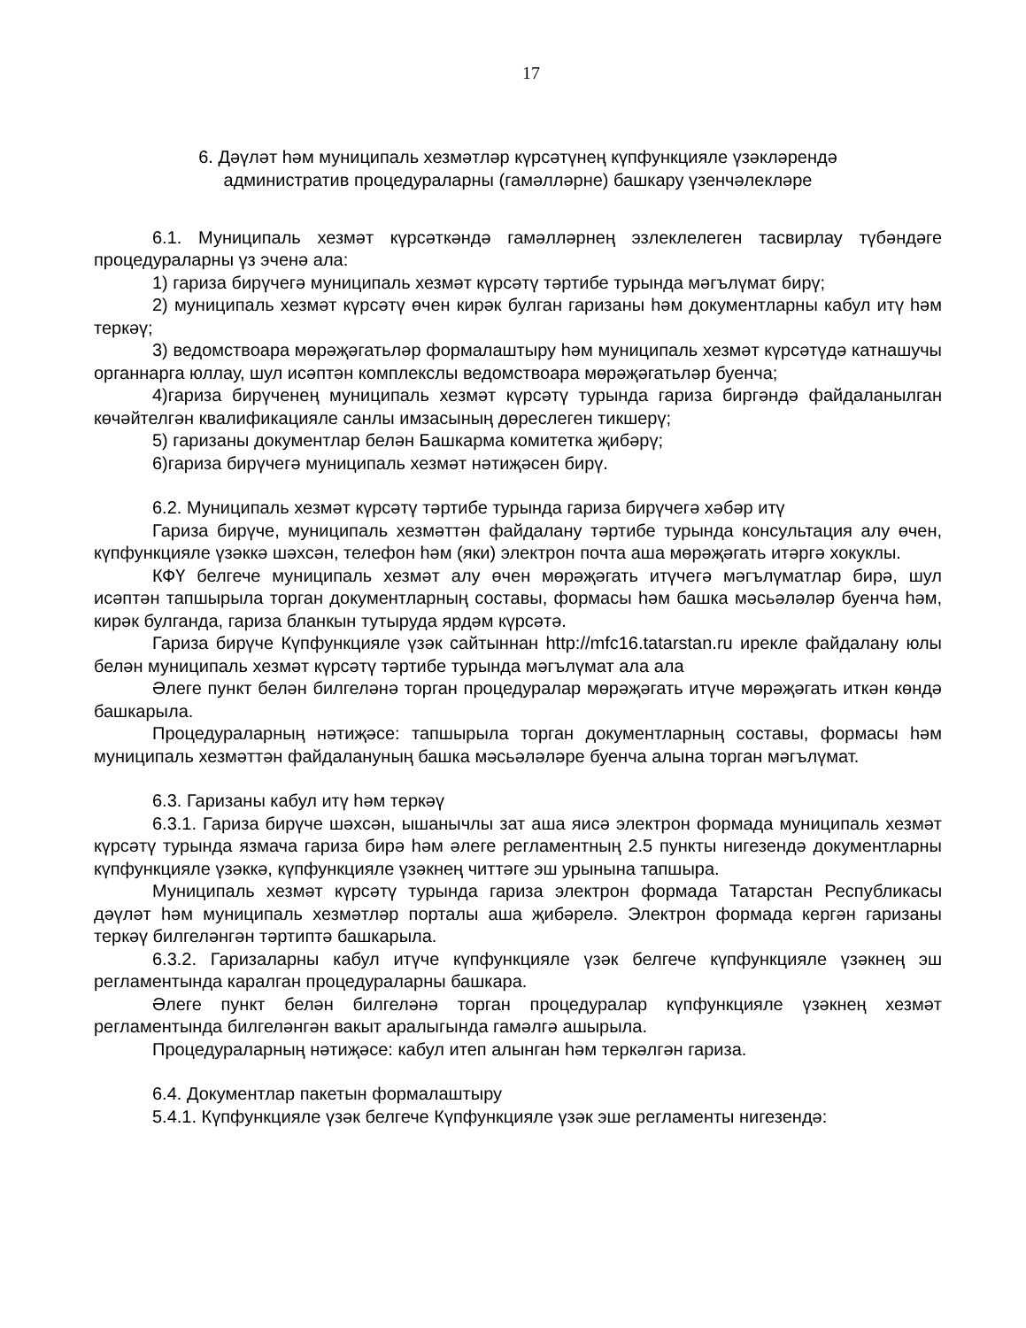17
6. Дәүләт һәм муниципаль хезмәтләр күрсәтүнең күпфункцияле үзәкләрендә
административ процедураларны (гамәлләрне) башкару үзенчәлекләре
6.1. Муниципаль хезмәт күрсәткәндә гамәлләрнең эзлеклелеген тасвирлау түбәндәге процедураларны үз эченә ала:
1) гариза бирүчегә муниципаль хезмәт күрсәтү тәртибе турында мәгълүмат бирү;
2) муниципаль хезмәт күрсәтү өчен кирәк булган гаризаны һәм документларны кабул итү һәм теркәү;
3) ведомствоара мөрәҗәгатьләр формалаштыру һәм муниципаль хезмәт күрсәтүдә катнашучы органнарга юллау, шул исәптән комплекслы ведомствоара мөрәҗәгатьләр буенча;
4)гариза бирүченең муниципаль хезмәт күрсәтү турында гариза биргәндә файдаланылган көчәйтелгән квалификацияле санлы имзасының дөреслеген тикшерү;
5) гаризаны документлар белән Башкарма комитетка җибәрү;
6)гариза бирүчегә муниципаль хезмәт нәтиҗәсен бирү.
6.2. Муниципаль хезмәт күрсәтү тәртибе турында гариза бирүчегә хәбәр итү
Гариза бирүче, муниципаль хезмәттән файдалану тәртибе турында консультация алу өчен, күпфункцияле үзәккә шәхсән, телефон һәм (яки) электрон почта аша мөрәҗәгать итәргә хокуклы.
КФҮ белгече муниципаль хезмәт алу өчен мөрәҗәгать итүчегә мәгълүматлар бирә, шул исәптән тапшырыла торган документларның составы, формасы һәм башка мәсьәләләр буенча һәм, кирәк булганда, гариза бланкын тутыруда ярдәм күрсәтә.
Гариза бирүче Күпфункцияле үзәк сайтыннан http://mfc16.tatarstan.ru ирекле файдалану юлы белән муниципаль хезмәт күрсәтү тәртибе турында мәгълүмат ала ала
Әлеге пункт белән билгеләнә торган процедуралар мөрәҗәгать итүче мөрәҗәгать иткән көндә башкарыла.
Процедураларның нәтиҗәсе: тапшырыла торган документларның составы, формасы һәм муниципаль хезмәттән файдалануның башка мәсьәләләре буенча алына торган мәгълүмат.
6.3. Гаризаны кабул итү һәм теркәү
6.3.1. Гариза бирүче шәхсән, ышанычлы зат аша яисә электрон формада муниципаль хезмәт күрсәтү турында язмача гариза бирә һәм әлеге регламентның 2.5 пункты нигезендә документларны күпфункцияле үзәккә, күпфункцияле үзәкнең читтәге эш урынына тапшыра.
Муниципаль хезмәт күрсәтү турында гариза электрон формада Татарстан Республикасы дәүләт һәм муниципаль хезмәтләр порталы аша җибәрелә. Электрон формада кергән гаризаны теркәү билгеләнгән тәртиптә башкарыла.
6.3.2. Гаризаларны кабул итүче күпфункцияле үзәк белгече күпфункцияле үзәкнең эш регламентында каралган процедураларны башкара.
Әлеге пункт белән билгеләнә торган процедуралар күпфункцияле үзәкнең хезмәт регламентында билгеләнгән вакыт аралыгында гамәлгә ашырыла.
Процедураларның нәтиҗәсе: кабул итеп алынган һәм теркәлгән гариза.
6.4. Документлар пакетын формалаштыру
5.4.1. Күпфункцияле үзәк белгече Күпфункцияле үзәк эше регламенты нигезендә: